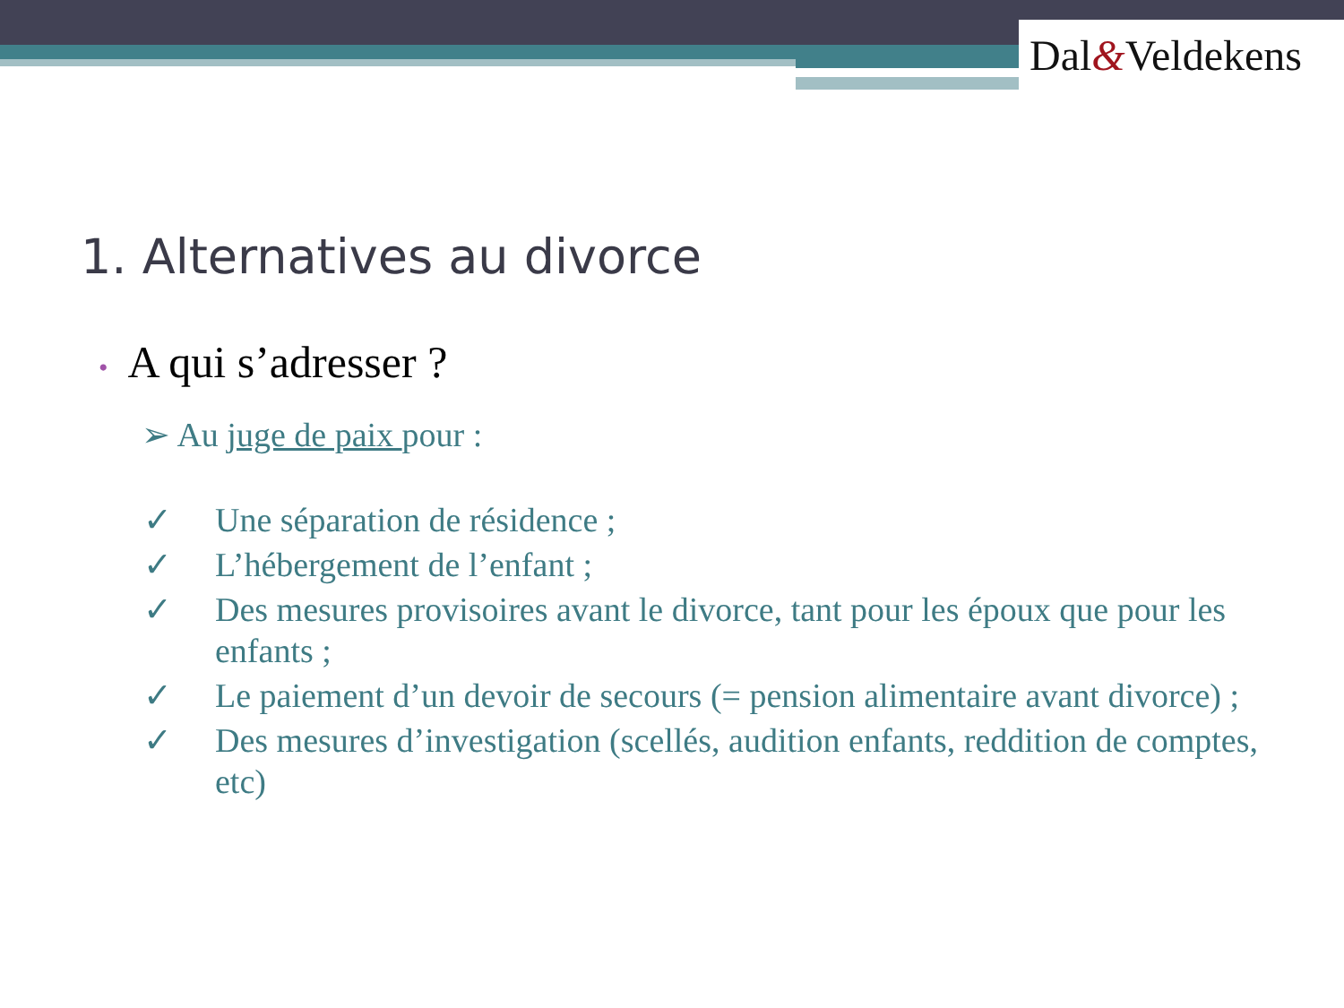Dal&Veldekens
1. Alternatives au divorce
• A qui s’adresser ?
➢ Au juge de paix pour :
✓ Une séparation de résidence ;
✓ L’hébergement de l’enfant ;
✓ Des mesures provisoires avant le divorce, tant pour les époux que pour les enfants ;
✓ Le paiement d’un devoir de secours (= pension alimentaire avant divorce) ;
✓ Des mesures d’investigation (scellés, audition enfants, reddition de comptes, etc)